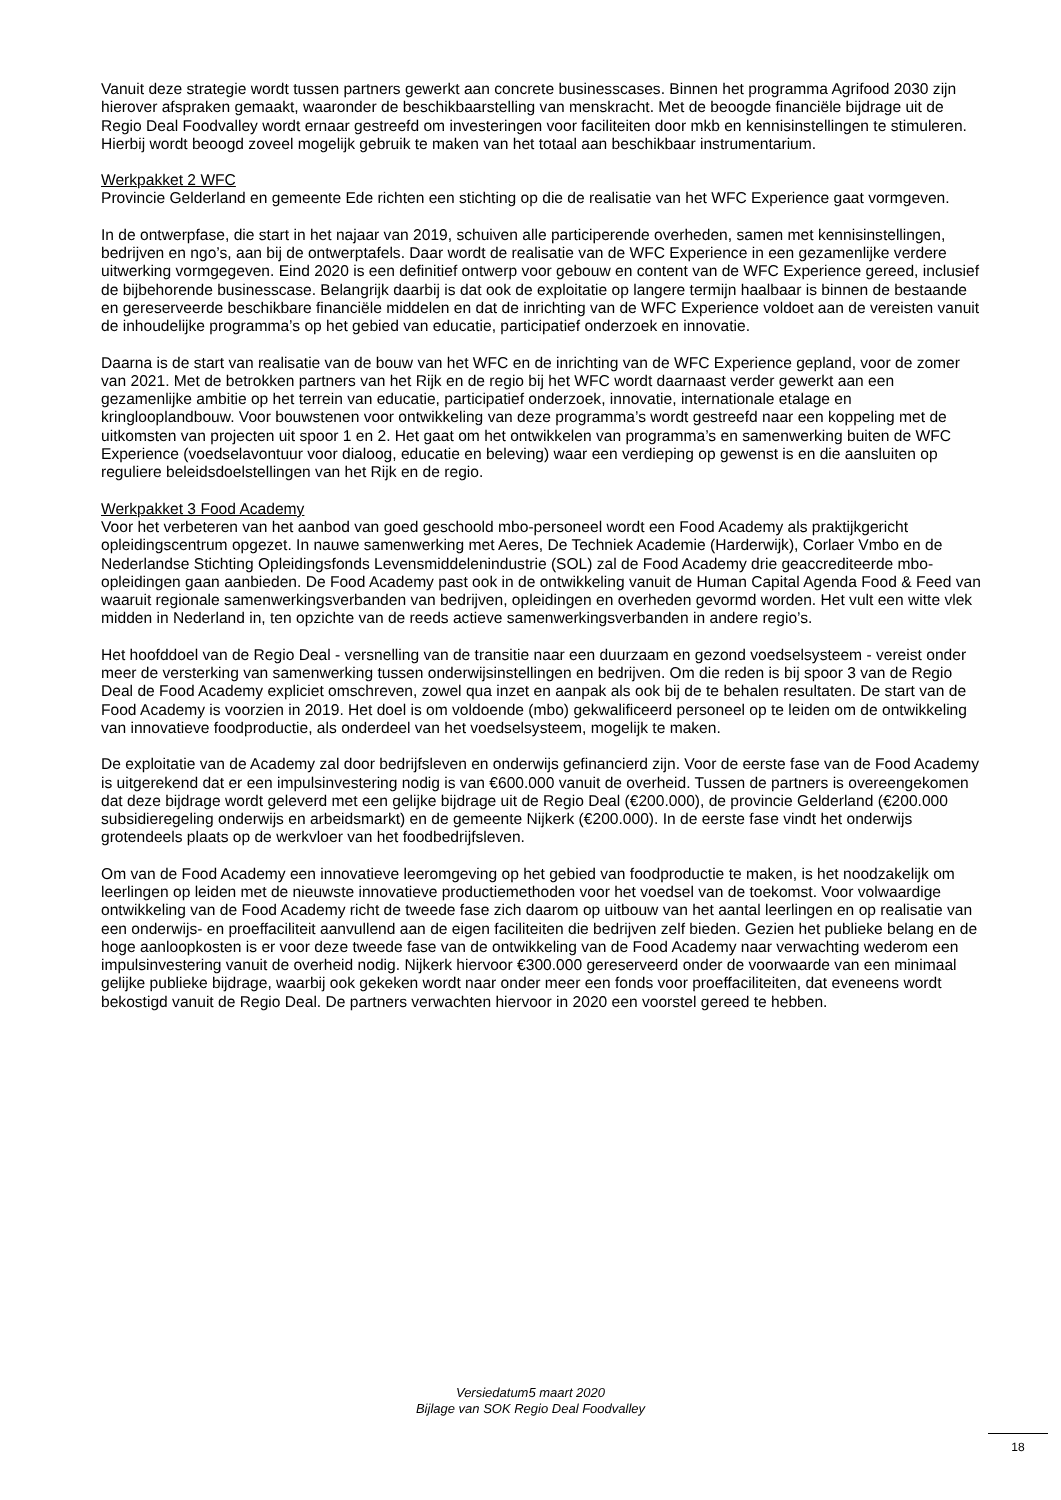Vanuit deze strategie wordt tussen partners gewerkt aan concrete businesscases. Binnen het programma Agrifood 2030 zijn hierover afspraken gemaakt, waaronder de beschikbaarstelling van menskracht. Met de beoogde financiële bijdrage uit de Regio Deal Foodvalley wordt ernaar gestreefd om investeringen voor faciliteiten door mkb en kennisinstellingen te stimuleren. Hierbij wordt beoogd zoveel mogelijk gebruik te maken van het totaal aan beschikbaar instrumentarium.
Werkpakket 2 WFC
Provincie Gelderland en gemeente Ede richten een stichting op die de realisatie van het WFC Experience gaat vormgeven.
In de ontwerpfase, die start in het najaar van 2019, schuiven alle participerende overheden, samen met kennisinstellingen, bedrijven en ngo’s, aan bij de ontwerptafels. Daar wordt de realisatie van de WFC Experience in een gezamenlijke verdere uitwerking vormgegeven. Eind 2020 is een definitief ontwerp voor gebouw en content van de WFC Experience gereed, inclusief de bijbehorende businesscase. Belangrijk daarbij is dat ook de exploitatie op langere termijn haalbaar is binnen de bestaande en gereserveerde beschikbare financiële middelen en dat de inrichting van de WFC Experience voldoet aan de vereisten vanuit de inhoudelijke programma’s op het gebied van educatie, participatief onderzoek en innovatie.
Daarna is de start van realisatie van de bouw van het WFC en de inrichting van de WFC Experience gepland, voor de zomer van 2021. Met de betrokken partners van het Rijk en de regio bij het WFC wordt daarnaast verder gewerkt aan een gezamenlijke ambitie op het terrein van educatie, participatief onderzoek, innovatie, internationale etalage en kringlooplandbouw. Voor bouwstenen voor ontwikkeling van deze programma’s wordt gestreefd naar een koppeling met de uitkomsten van projecten uit spoor 1 en 2. Het gaat om het ontwikkelen van programma’s en samenwerking buiten de WFC Experience (voedselavontuur voor dialoog, educatie en beleving) waar een verdieping op gewenst is en die aansluiten op reguliere beleidsdoelstellingen van het Rijk en de regio.
Werkpakket 3 Food Academy
Voor het verbeteren van het aanbod van goed geschoold mbo-personeel wordt een Food Academy als praktijkgericht opleidingscentrum opgezet. In nauwe samenwerking met Aeres, De Techniek Academie (Harderwijk), Corlaer Vmbo en de Nederlandse Stichting Opleidingsfonds Levensmiddelenindustrie (SOL) zal de Food Academy drie geaccrediteerde mbo-opleidingen gaan aanbieden. De Food Academy past ook in de ontwikkeling vanuit de Human Capital Agenda Food & Feed van waaruit regionale samenwerkingsverbanden van bedrijven, opleidingen en overheden gevormd worden. Het vult een witte vlek midden in Nederland in, ten opzichte van de reeds actieve samenwerkingsverbanden in andere regio’s.
Het hoofddoel van de Regio Deal - versnelling van de transitie naar een duurzaam en gezond voedselsysteem - vereist onder meer de versterking van samenwerking tussen onderwijsinstellingen en bedrijven. Om die reden is bij spoor 3 van de Regio Deal de Food Academy expliciet omschreven, zowel qua inzet en aanpak als ook bij de te behalen resultaten. De start van de Food Academy is voorzien in 2019. Het doel is om voldoende (mbo) gekwalificeerd personeel op te leiden om de ontwikkeling van innovatieve foodproductie, als onderdeel van het voedselsysteem, mogelijk te maken.
De exploitatie van de Academy zal door bedrijfsleven en onderwijs gefinancierd zijn. Voor de eerste fase van de Food Academy is uitgerekend dat er een impulsinvestering nodig is van €600.000 vanuit de overheid. Tussen de partners is overeengekomen dat deze bijdrage wordt geleverd met een gelijke bijdrage uit de Regio Deal (€200.000), de provincie Gelderland (€200.000 subsidieregeling onderwijs en arbeidsmarkt) en de gemeente Nijkerk (€200.000). In de eerste fase vindt het onderwijs grotendeels plaats op de werkvloer van het foodbedrijfsleven.
Om van de Food Academy een innovatieve leeromgeving op het gebied van foodproductie te maken, is het noodzakelijk om leerlingen op leiden met de nieuwste innovatieve productiemethoden voor het voedsel van de toekomst. Voor volwaardige ontwikkeling van de Food Academy richt de tweede fase zich daarom op uitbouw van het aantal leerlingen en op realisatie van een onderwijs- en proeffaciliteit aanvullend aan de eigen faciliteiten die bedrijven zelf bieden. Gezien het publieke belang en de hoge aanloopkosten is er voor deze tweede fase van de ontwikkeling van de Food Academy naar verwachting wederom een impulsinvestering vanuit de overheid nodig. Nijkerk hiervoor €300.000 gereserveerd onder de voorwaarde van een minimaal gelijke publieke bijdrage, waarbij ook gekeken wordt naar onder meer een fonds voor proeffaciliteiten, dat eveneens wordt bekostigd vanuit de Regio Deal. De partners verwachten hiervoor in 2020 een voorstel gereed te hebben.
Versiedatum5 maart 2020
Bijlage van SOK Regio Deal Foodvalley
18